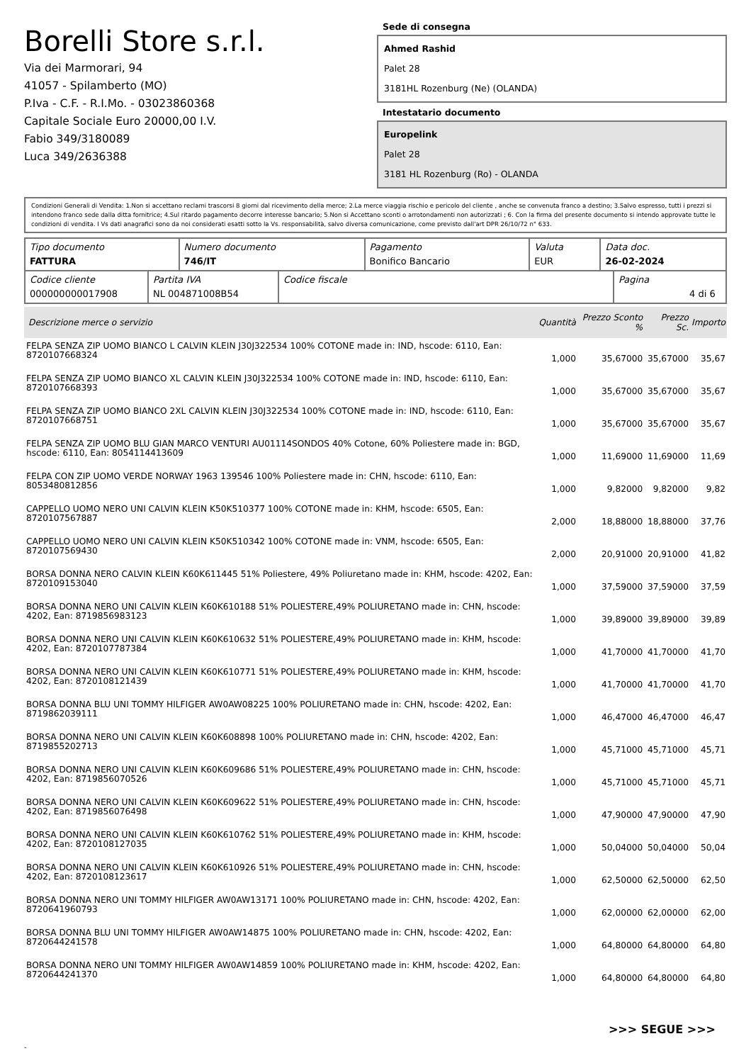Borelli Store s.r.l.
Via dei Marmorari, 94
41057 - Spilamberto (MO)
P.Iva - C.F. - R.I.Mo. - 03023860368
Capitale Sociale Euro 20000,00 I.V.
Fabio 349/3180089
Luca 349/2636388
Sede di consegna
Ahmed Rashid
Palet 28
3181HL Rozenburg (Ne) (OLANDA)
Intestatario documento
Europelink
Palet 28
3181 HL Rozenburg (Ro) - OLANDA
Condizioni Generali di Vendita: 1.Non si accettano reclami trascorsi 8 giorni dal ricevimento della merce; 2.La merce viaggia rischio e pericolo del cliente , anche se convenuta franco a destino; 3.Salvo espresso, tutti i prezzi si intendono franco sede dalla ditta fornitrice; 4.Sul ritardo pagamento decorre interesse bancario; 5.Non si Accettano sconti o arrotondamenti non autorizzati ; 6. Con la firma del presente documento si intendo approvate tutte le condizioni di vendita. I Vs dati anagrafici sono da noi considerati esatti sotto la Vs. responsabilità, salvo diversa comunicazione, come previsto dall'art DPR 26/10/72 n° 633.
| Tipo documento FATTURA | Numero documento 746/IT | Pagamento Bonifico Bancario | Valuta EUR | Data doc. 26-02-2024 |
| Codice cliente 000000000017908 | Partita IVA NL 004871008B54 | Codice fiscale | Pagina 4 di 6 |
| Descrizione merce o servizio | Quantità | Prezzo Sconto % | Prezzo Sc. | Importo |
| --- | --- | --- | --- | --- |
| FELPA SENZA ZIP UOMO BIANCO L CALVIN KLEIN J30J322534 100% COTONE made in: IND, hscode: 6110, Ean: 8720107668324 | 1,000 | 35,67000 | 35,67000 | 35,67 |
| FELPA SENZA ZIP UOMO BIANCO XL CALVIN KLEIN J30J322534 100% COTONE made in: IND, hscode: 6110, Ean: 8720107668393 | 1,000 | 35,67000 | 35,67000 | 35,67 |
| FELPA SENZA ZIP UOMO BIANCO 2XL CALVIN KLEIN J30J322534 100% COTONE made in: IND, hscode: 6110, Ean: 8720107668751 | 1,000 | 35,67000 | 35,67000 | 35,67 |
| FELPA SENZA ZIP UOMO BLU GIAN MARCO VENTURI AU01114SONDOS 40% Cotone, 60% Poliestere made in: BGD, hscode: 6110, Ean: 8054114413609 | 1,000 | 11,69000 | 11,69000 | 11,69 |
| FELPA CON ZIP UOMO VERDE NORWAY 1963 139546 100% Poliestere made in: CHN, hscode: 6110, Ean: 8053480812856 | 1,000 | 9,82000 | 9,82000 | 9,82 |
| CAPPELLO UOMO NERO UNI CALVIN KLEIN K50K510377 100% COTONE made in: KHM, hscode: 6505, Ean: 8720107567887 | 2,000 | 18,88000 | 18,88000 | 37,76 |
| CAPPELLO UOMO NERO UNI CALVIN KLEIN K50K510342 100% COTONE made in: VNM, hscode: 6505, Ean: 8720107569430 | 2,000 | 20,91000 | 20,91000 | 41,82 |
| BORSA DONNA NERO CALVIN KLEIN K60K611445 51% Poliestere, 49% Poliuretano made in: KHM, hscode: 4202, Ean: 8720109153040 | 1,000 | 37,59000 | 37,59000 | 37,59 |
| BORSA DONNA NERO UNI CALVIN KLEIN K60K610188 51% POLIESTERE,49% POLIURETANO made in: CHN, hscode: 4202, Ean: 8719856983123 | 1,000 | 39,89000 | 39,89000 | 39,89 |
| BORSA DONNA NERO UNI CALVIN KLEIN K60K610632 51% POLIESTERE,49% POLIURETANO made in: KHM, hscode: 4202, Ean: 8720107787384 | 1,000 | 41,70000 | 41,70000 | 41,70 |
| BORSA DONNA NERO UNI CALVIN KLEIN K60K610771 51% POLIESTERE,49% POLIURETANO made in: KHM, hscode: 4202, Ean: 8720108121439 | 1,000 | 41,70000 | 41,70000 | 41,70 |
| BORSA DONNA BLU UNI TOMMY HILFIGER AW0AW08225 100% POLIURETANO made in: CHN, hscode: 4202, Ean: 8719862039111 | 1,000 | 46,47000 | 46,47000 | 46,47 |
| BORSA DONNA NERO UNI CALVIN KLEIN K60K608898 100% POLIURETANO made in: CHN, hscode: 4202, Ean: 8719855202713 | 1,000 | 45,71000 | 45,71000 | 45,71 |
| BORSA DONNA NERO UNI CALVIN KLEIN K60K609686 51% POLIESTERE,49% POLIURETANO made in: CHN, hscode: 4202, Ean: 8719856070526 | 1,000 | 45,71000 | 45,71000 | 45,71 |
| BORSA DONNA NERO UNI CALVIN KLEIN K60K609622 51% POLIESTERE,49% POLIURETANO made in: CHN, hscode: 4202, Ean: 8719856076498 | 1,000 | 47,90000 | 47,90000 | 47,90 |
| BORSA DONNA NERO UNI CALVIN KLEIN K60K610762 51% POLIESTERE,49% POLIURETANO made in: KHM, hscode: 4202, Ean: 8720108127035 | 1,000 | 50,04000 | 50,04000 | 50,04 |
| BORSA DONNA NERO UNI CALVIN KLEIN K60K610926 51% POLIESTERE,49% POLIURETANO made in: CHN, hscode: 4202, Ean: 8720108123617 | 1,000 | 62,50000 | 62,50000 | 62,50 |
| BORSA DONNA NERO UNI TOMMY HILFIGER AW0AW13171 100% POLIURETANO made in: CHN, hscode: 4202, Ean: 8720641960793 | 1,000 | 62,00000 | 62,00000 | 62,00 |
| BORSA DONNA BLU UNI TOMMY HILFIGER AW0AW14875 100% POLIURETANO made in: CHN, hscode: 4202, Ean: 8720644241578 | 1,000 | 64,80000 | 64,80000 | 64,80 |
| BORSA DONNA NERO UNI TOMMY HILFIGER AW0AW14859 100% POLIURETANO made in: KHM, hscode: 4202, Ean: 8720644241370 | 1,000 | 64,80000 | 64,80000 | 64,80 |
>>> SEGUE >>>
-